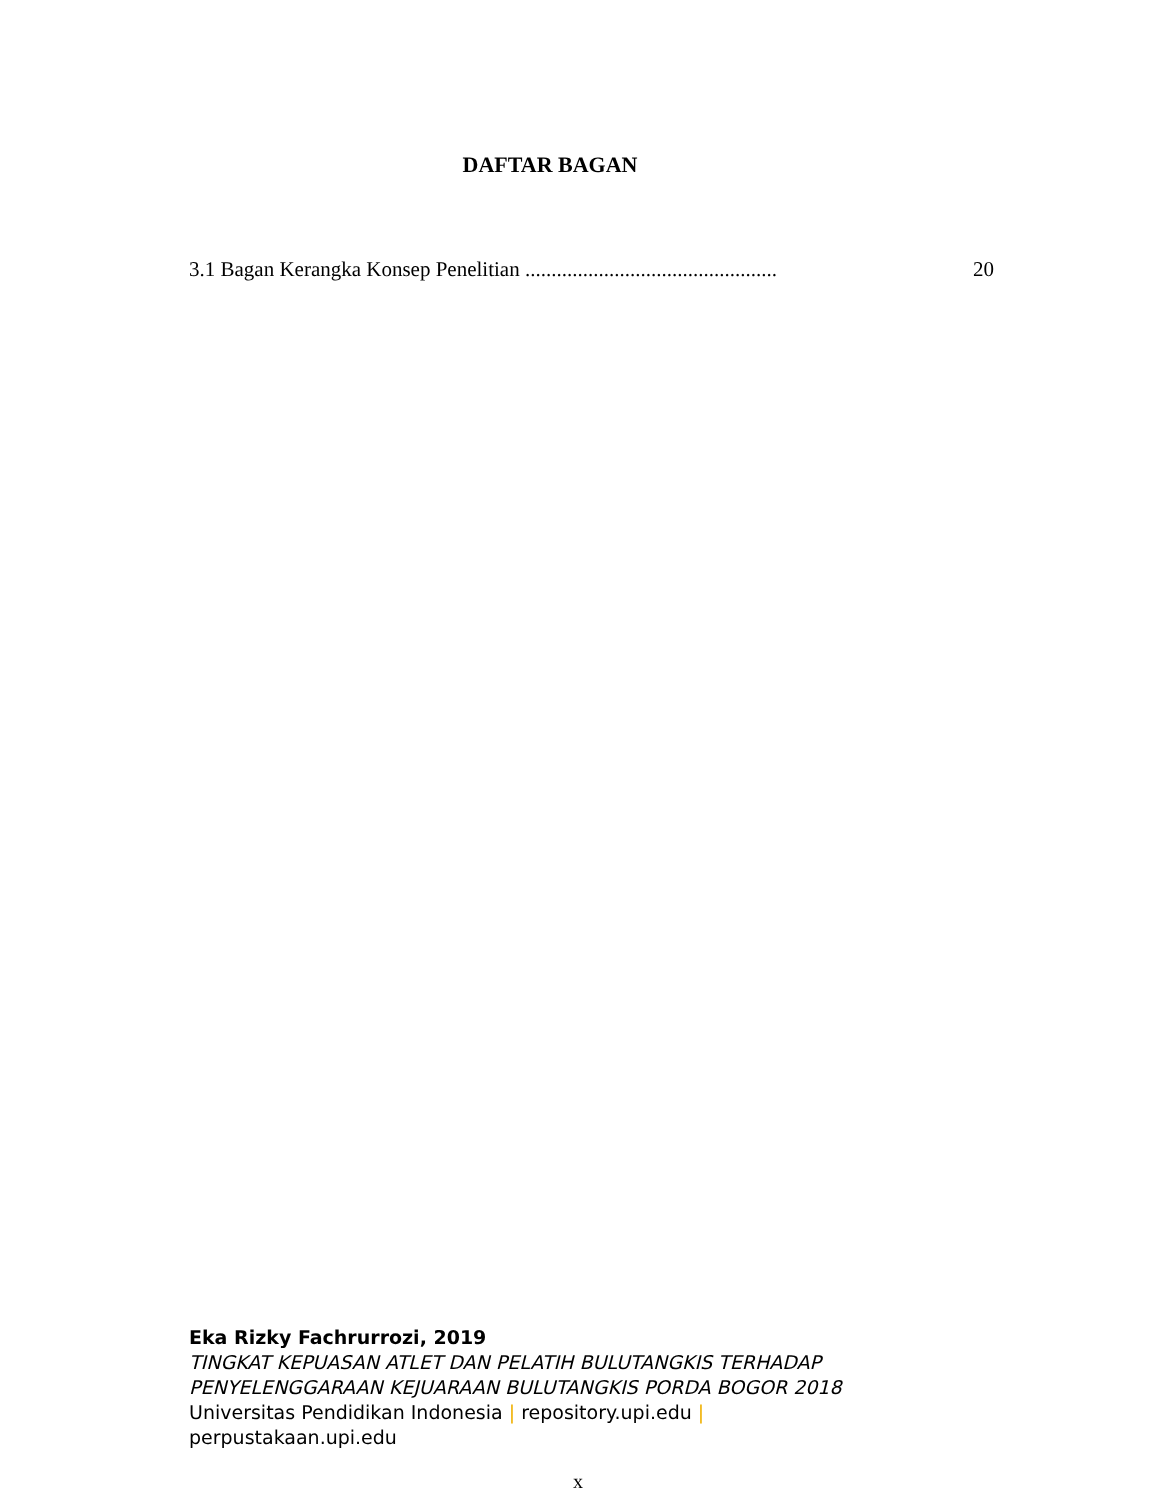DAFTAR BAGAN
3.1 Bagan Kerangka Konsep Penelitian ................................................ 20
Eka Rizky Fachrurrozi, 2019
TINGKAT KEPUASAN ATLET DAN PELATIH BULUTANGKIS TERHADAP
PENYELENGGARAAN KEJUARAAN BULUTANGKIS PORDA BOGOR 2018
Universitas Pendidikan Indonesia | repository.upi.edu |
perpustakaan.upi.edu
x